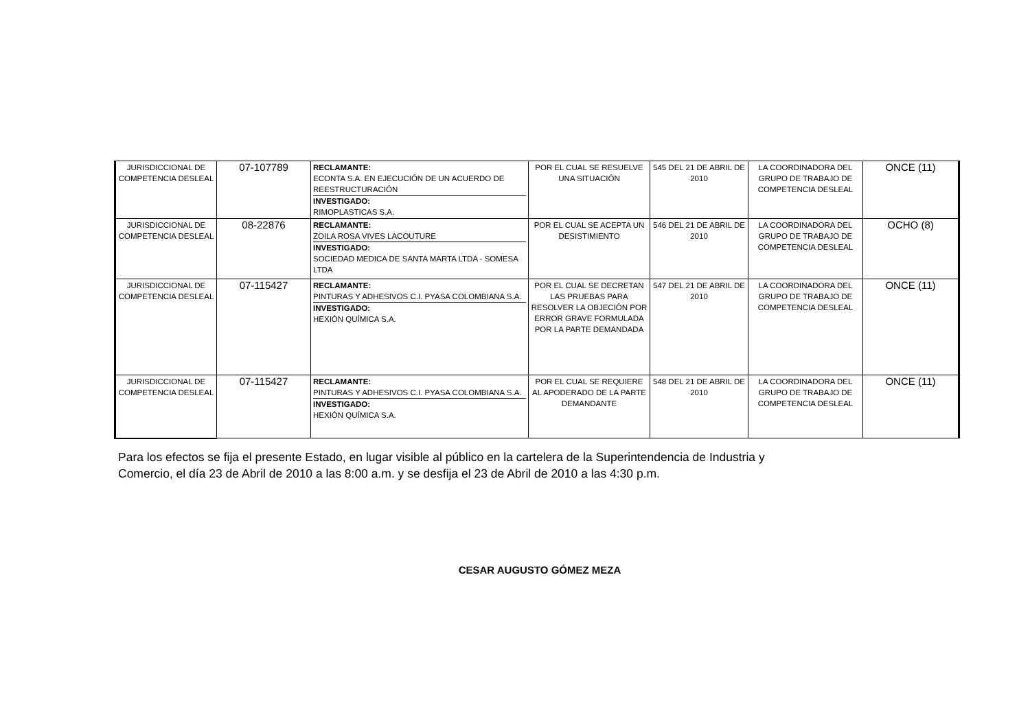| JURISDICCIONAL DE COMPETENCIA DESLEAL | 07-107789 | RECLAMANTE: ECONTA S.A. EN EJECUCIÓN DE UN ACUERDO DE REESTRUCTURACIÓN INVESTIGADO: RIMOPLASTICAS S.A. | POR EL CUAL SE RESUELVE UNA SITUACIÓN | 545 DEL 21 DE ABRIL DE 2010 | LA COORDINADORA DEL GRUPO DE TRABAJO DE COMPETENCIA DESLEAL | ONCE (11) |
| JURISDICCIONAL DE COMPETENCIA DESLEAL | 08-22876 | RECLAMANTE: ZOILA ROSA VIVES LACOUTURE INVESTIGADO: SOCIEDAD MEDICA DE SANTA MARTA LTDA - SOMESA LTDA | POR EL CUAL SE ACEPTA UN DESISTIMIENTO | 546 DEL 21 DE ABRIL DE 2010 | LA COORDINADORA DEL GRUPO DE TRABAJO DE COMPETENCIA DESLEAL | OCHO (8) |
| JURISDICCIONAL DE COMPETENCIA DESLEAL | 07-115427 | RECLAMANTE: PINTURAS Y ADHESIVOS C.I. PYASA COLOMBIANA S.A. INVESTIGADO: HEXIÓN QUÍMICA S.A. | POR EL CUAL SE DECRETAN LAS PRUEBAS PARA RESOLVER LA OBJECIÓN POR ERROR GRAVE FORMULADA POR LA PARTE DEMANDADA | 547 DEL 21 DE ABRIL DE 2010 | LA COORDINADORA DEL GRUPO DE TRABAJO DE COMPETENCIA DESLEAL | ONCE (11) |
| JURISDICCIONAL DE COMPETENCIA DESLEAL | 07-115427 | RECLAMANTE: PINTURAS Y ADHESIVOS C.I. PYASA COLOMBIANA S.A. INVESTIGADO: HEXIÓN QUÍMICA S.A. | POR EL CUAL SE REQUIERE AL APODERADO DE LA PARTE DEMANDANTE | 548 DEL 21 DE ABRIL DE 2010 | LA COORDINADORA DEL GRUPO DE TRABAJO DE COMPETENCIA DESLEAL | ONCE (11) |
Para los efectos se fija el presente Estado, en lugar visible al público en la cartelera de la Superintendencia de Industria y Comercio, el día 23 de Abril de 2010 a las 8:00 a.m. y se desfija el 23 de Abril de 2010 a las 4:30 p.m.
CESAR AUGUSTO GÓMEZ MEZA